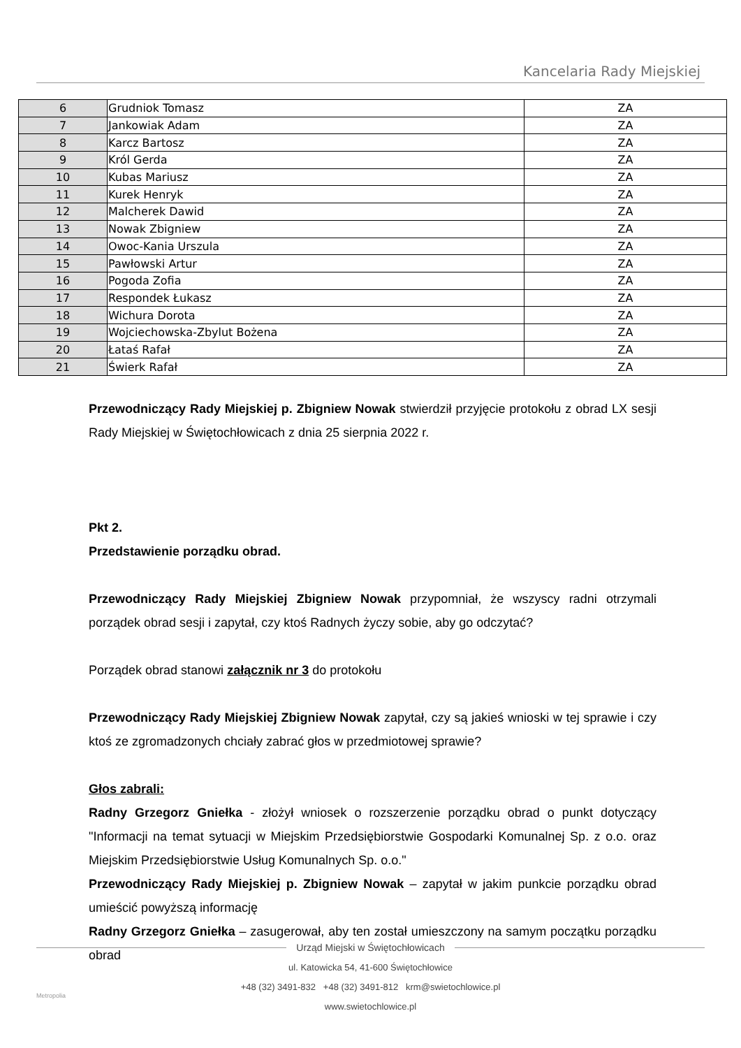Kancelaria Rady Miejskiej
| 6 | Grudniok Tomasz | ZA |
| 7 | Jankowiak Adam | ZA |
| 8 | Karcz Bartosz | ZA |
| 9 | Król Gerda | ZA |
| 10 | Kubas Mariusz | ZA |
| 11 | Kurek Henryk | ZA |
| 12 | Malcherek Dawid | ZA |
| 13 | Nowak Zbigniew | ZA |
| 14 | Owoc-Kania Urszula | ZA |
| 15 | Pawłowski Artur | ZA |
| 16 | Pogoda Zofia | ZA |
| 17 | Respondek Łukasz | ZA |
| 18 | Wichura Dorota | ZA |
| 19 | Wojciechowska-Zbylut Bożena | ZA |
| 20 | Łataś Rafał | ZA |
| 21 | Świerk Rafał | ZA |
Przewodniczący Rady Miejskiej p. Zbigniew Nowak stwierdził przyjęcie protokołu z obrad LX sesji Rady Miejskiej w Świętochłowicach z dnia 25 sierpnia 2022 r.
Pkt 2.
Przedstawienie porządku obrad.
Przewodniczący Rady Miejskiej Zbigniew Nowak przypomniał, że wszyscy radni otrzymali porządek obrad sesji i zapytał, czy ktoś Radnych życzy sobie, aby go odczytać?
Porządek obrad stanowi załącznik nr 3 do protokołu
Przewodniczący Rady Miejskiej Zbigniew Nowak zapytał, czy są jakieś wnioski w tej sprawie i czy ktoś ze zgromadzonych chciały zabrać głos w przedmiotowej sprawie?
Głos zabrali:
Radny Grzegorz Gniełka - złożył wniosek o rozszerzenie porządku obrad o punkt dotyczący "Informacji na temat sytuacji w Miejskim Przedsiębiorstwie Gospodarki Komunalnej Sp. z o.o. oraz Miejskim Przedsiębiorstwie Usług Komunalnych Sp. o.o."
Przewodniczący Rady Miejskiej p. Zbigniew Nowak – zapytał w jakim punkcie porządku obrad umieścić powyższą informację
Radny Grzegorz Gniełka – zasugerował, aby ten został umieszczony na samym początku porządku obrad
Urząd Miejski w Świętochłowicach
ul. Katowicka 54, 41-600 Świętochłowice
+48 (32) 3491-832 +48 (32) 3491-812 krm@swietochlowice.pl
www.swietochlowice.pl
Metropolia